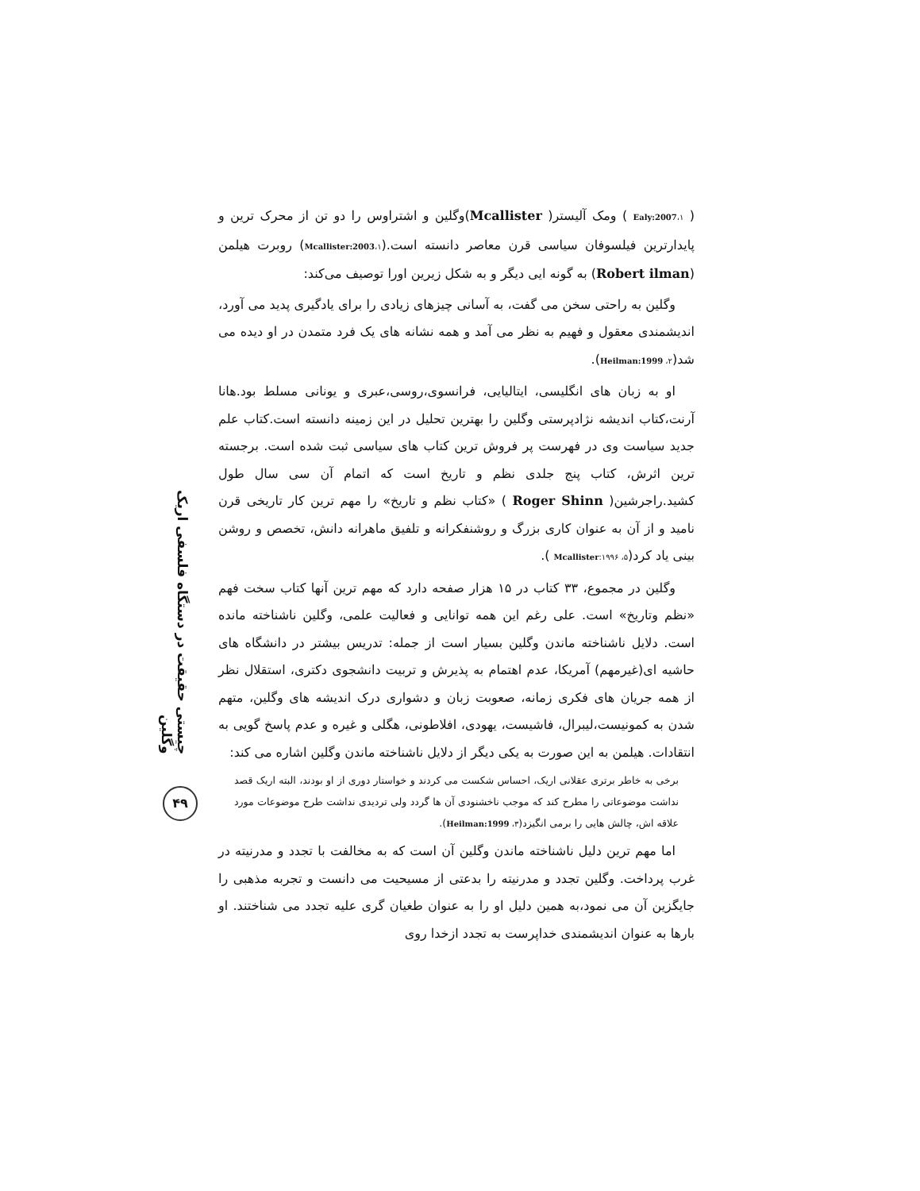چیستی حقیقت در دستگاه فلسفی اریک وگلین
۴۹
( Ealy:2007،۱ ) ومک آلیستر( Mcallister)وگلین و اشتراوس را دو تن از محرک ترین و پایدارترین فیلسوفان سیاسی قرن معاصر دانسته است.(۱،Mcallister:2003) روبرت هیلمن (Robert ilman) به گونه ایی دیگر و به شکل زیرین اورا توصیف می‌کند:
وگلین به راحتی سخن می گفت، به آسانی چیزهای زیادی را برای یادگیری پدید می آورد، اندیشمندی معقول و فهیم به نظر می آمد و همه نشانه های یک فرد متمدن در او دیده می شد(۲، Heilman:1999).
او به زبان های انگلیسی، ایتالیایی، فرانسوی،روسی،عبری و یونانی مسلط بود.هانا آرنت،کتاب اندیشه نژادپرستی وگلین را بهترین تحلیل در این زمینه دانسته است.کتاب علم جدید سیاست وی در فهرست پر فروش ترین کتاب های سیاسی ثبت شده است. برجسته ترین اثرش، کتاب پنج جلدی نظم و تاریخ است که اتمام آن سی سال طول کشید.راجرشین( Roger Shinn ) «کتاب نظم و تاریخ» را مهم ترین کار تاریخی قرن نامید و از آن به عنوان کاری بزرگ و روشنفکرانه و تلفیق ماهرانه دانش، تخصص و روشن بینی یاد کرد(۵، Mcallister:۱۹۹۶ ).
وگلین در مجموع، ۳۳ کتاب در ۱۵ هزار صفحه دارد که مهم ترین آنها کتاب سخت فهم «نظم وتاریخ» است. علی رغم این همه توانایی و فعالیت علمی، وگلین ناشناخته مانده است. دلایل ناشناخته ماندن وگلین بسیار است از جمله: تدریس بیشتر در دانشگاه های حاشیه ای(غیرمهم) آمریکا، عدم اهتمام به پذیرش و تربیت دانشجوی دکتری، استقلال نظر از همه جریان های فکری زمانه، صعوبت زبان و دشواری درک اندیشه های وگلین، متهم شدن به کمونیست،لیبرال، فاشیست، یهودی، افلاطونی، هگلی و غیره و عدم پاسخ گویی به انتقادات. هیلمن به این صورت به یکی دیگر از دلایل ناشناخته ماندن وگلین اشاره می کند:
برخی به خاطر برتری عقلانی اریک، احساس شکست می کردند و خواستار دوری از او بودند، البته اریک قصد نداشت موضوعاتی را مطرح کند که موجب ناخشنودی آن ها گردد ولی تردیدی نداشت طرح موضوعات مورد علاقه اش، چالش هایی را برمی انگیزد(۳، Heilman:1999).
اما مهم ترین دلیل ناشناخته ماندن وگلین آن است که به مخالفت با تجدد و مدرنیته در غرب پرداخت. وگلین تجدد و مدرنیته را بدعتی از مسیحیت می دانست و تجربه مذهبی را جایگزین آن می نمود،به همین دلیل او را به عنوان طغیان گری علیه تجدد می شناختند. او بارها به عنوان اندیشمندی خداپرست به تجدد ازخدا روی